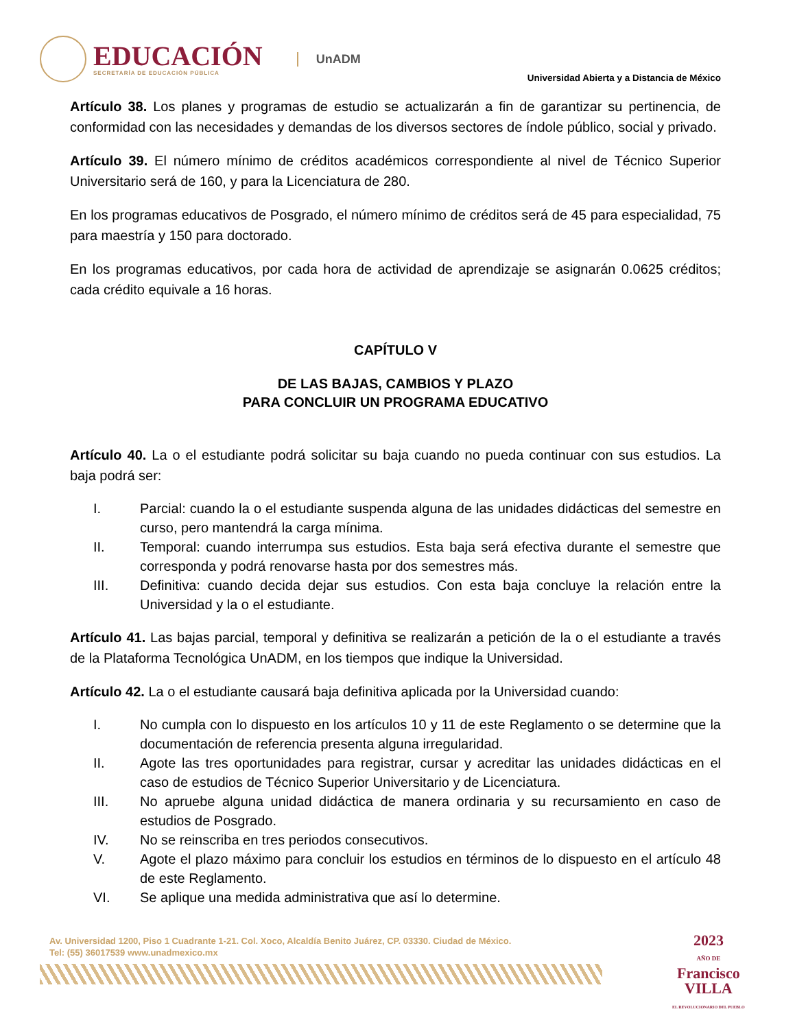EDUCACIÓN
SECRETARÍA DE EDUCACIÓN PÚBLICA
UnADM
Universidad Abierta y a Distancia de México
Artículo 38. Los planes y programas de estudio se actualizarán a fin de garantizar su pertinencia, de conformidad con las necesidades y demandas de los diversos sectores de índole público, social y privado.
Artículo 39. El número mínimo de créditos académicos correspondiente al nivel de Técnico Superior Universitario será de 160, y para la Licenciatura de 280.
En los programas educativos de Posgrado, el número mínimo de créditos será de 45 para especialidad, 75 para maestría y 150 para doctorado.
En los programas educativos, por cada hora de actividad de aprendizaje se asignarán 0.0625 créditos; cada crédito equivale a 16 horas.
CAPÍTULO V
DE LAS BAJAS, CAMBIOS Y PLAZO
PARA CONCLUIR UN PROGRAMA EDUCATIVO
Artículo 40. La o el estudiante podrá solicitar su baja cuando no pueda continuar con sus estudios. La baja podrá ser:
I. Parcial: cuando la o el estudiante suspenda alguna de las unidades didácticas del semestre en curso, pero mantendrá la carga mínima.
II. Temporal: cuando interrumpa sus estudios. Esta baja será efectiva durante el semestre que corresponda y podrá renovarse hasta por dos semestres más.
III. Definitiva: cuando decida dejar sus estudios. Con esta baja concluye la relación entre la Universidad y la o el estudiante.
Artículo 41. Las bajas parcial, temporal y definitiva se realizarán a petición de la o el estudiante a través de la Plataforma Tecnológica UnADM, en los tiempos que indique la Universidad.
Artículo 42. La o el estudiante causará baja definitiva aplicada por la Universidad cuando:
I. No cumpla con lo dispuesto en los artículos 10 y 11 de este Reglamento o se determine que la documentación de referencia presenta alguna irregularidad.
II. Agote las tres oportunidades para registrar, cursar y acreditar las unidades didácticas en el caso de estudios de Técnico Superior Universitario y de Licenciatura.
III. No apruebe alguna unidad didáctica de manera ordinaria y su recursamiento en caso de estudios de Posgrado.
IV. No se reinscriba en tres periodos consecutivos.
V. Agote el plazo máximo para concluir los estudios en términos de lo dispuesto en el artículo 48 de este Reglamento.
VI. Se aplique una medida administrativa que así lo determine.
Av. Universidad 1200, Piso 1 Cuadrante 1-21. Col. Xoco, Alcaldía Benito Juárez, CP. 03330. Ciudad de México.
Tel: (55) 36017539 www.unadmexico.mx
2023
AÑO DE
Francisco
VILLA
EL REVOLUCIONARIO DEL PUEBLO